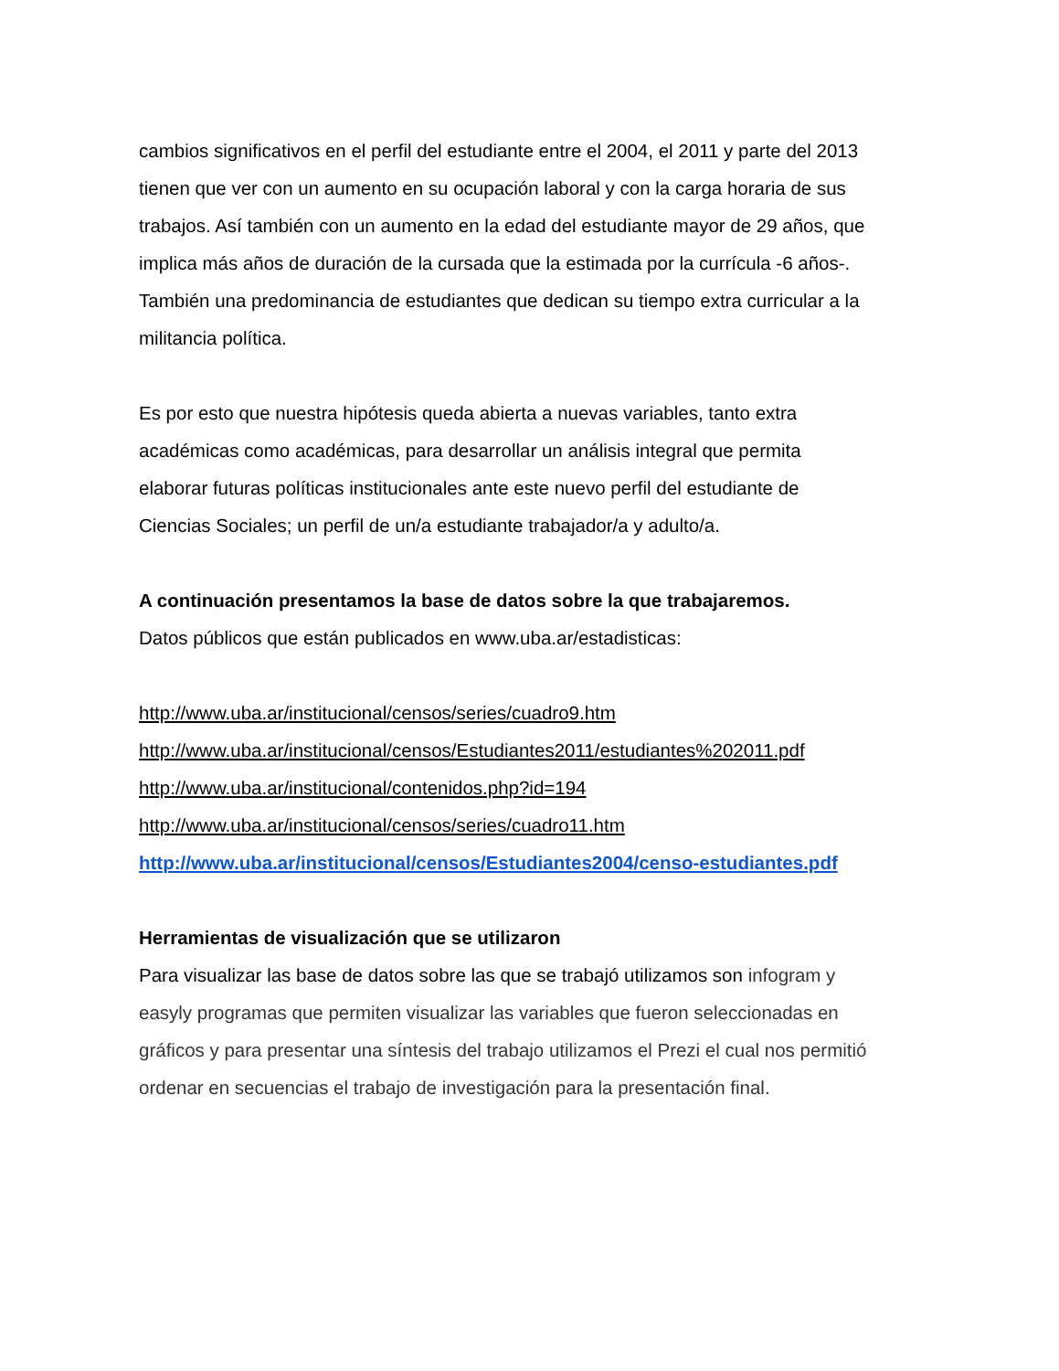cambios significativos en el perfil del estudiante entre el 2004, el 2011 y parte del 2013
tienen que ver con un aumento en su ocupación laboral y con la carga horaria de sus
trabajos. Así también con un aumento en la edad del estudiante mayor de 29 años, que
implica más años de duración de la cursada que la estimada por la currícula -6 años-.
También una predominancia de estudiantes que dedican su tiempo extra curricular a la
militancia política.
Es por esto que nuestra hipótesis queda abierta a nuevas variables, tanto extra
académicas como académicas, para desarrollar un análisis integral que permita
elaborar futuras políticas institucionales ante este nuevo perfil del estudiante de
Ciencias Sociales; un perfil de un/a estudiante trabajador/a y adulto/a.
A continuación presentamos la base de datos sobre la que trabajaremos.
Datos públicos que están publicados en www.uba.ar/estadisticas:
http://www.uba.ar/institucional/censos/series/cuadro9.htm
http://www.uba.ar/institucional/censos/Estudiantes2011/estudiantes%202011.pdf
http://www.uba.ar/institucional/contenidos.php?id=194
http://www.uba.ar/institucional/censos/series/cuadro11.htm
http://www.uba.ar/institucional/censos/Estudiantes2004/censo-estudiantes.pdf
Herramientas de visualización que se utilizaron
Para visualizar las base de datos sobre las que se trabajó utilizamos son infogram y
easyly programas que permiten visualizar las variables que fueron seleccionadas en
gráficos y para presentar una síntesis del trabajo utilizamos el Prezi el cual nos permitió
ordenar en secuencias el trabajo de investigación para la presentación final.